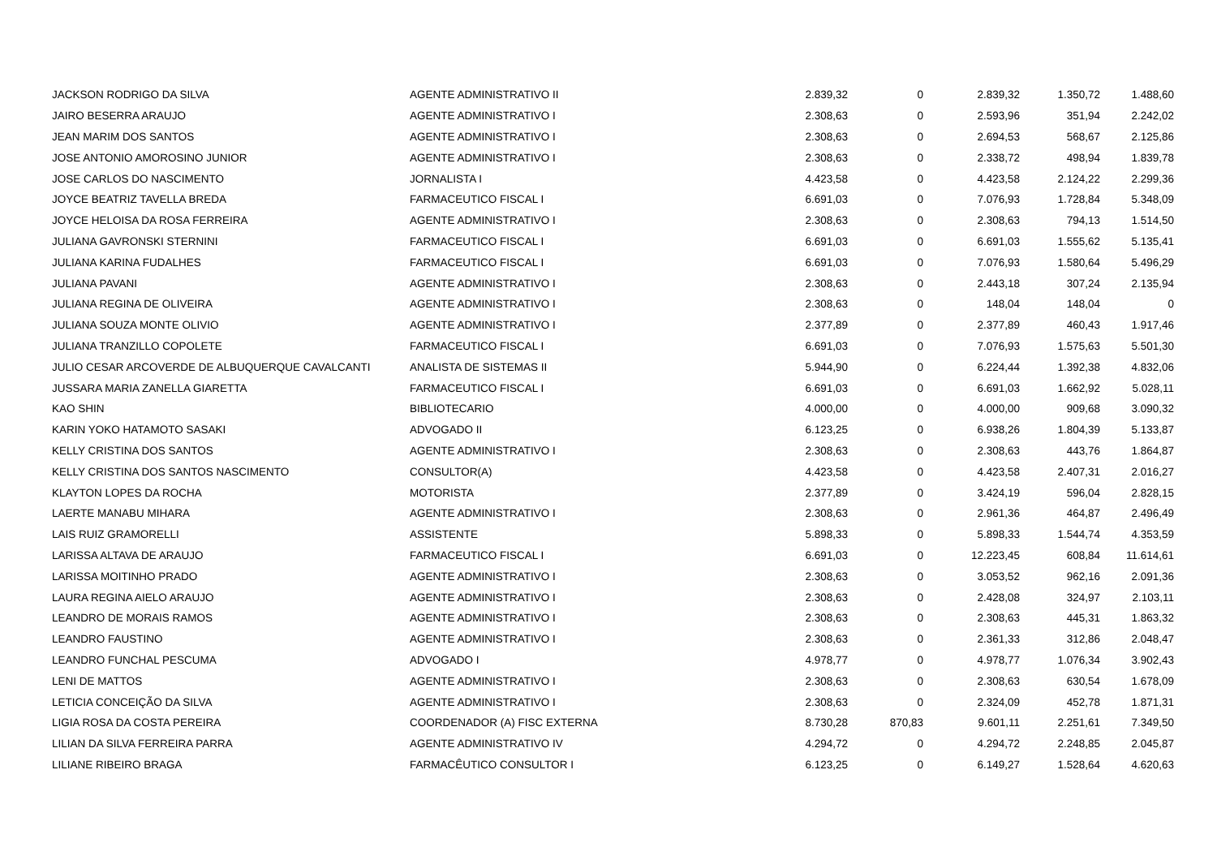| JACKSON RODRIGO DA SILVA | AGENTE ADMINISTRATIVO II | 2.839,32 | 0 | 2.839,32 | 1.350,72 | 1.488,60 |
| JAIRO BESERRA ARAUJO | AGENTE ADMINISTRATIVO I | 2.308,63 | 0 | 2.593,96 | 351,94 | 2.242,02 |
| JEAN MARIM DOS SANTOS | AGENTE ADMINISTRATIVO I | 2.308,63 | 0 | 2.694,53 | 568,67 | 2.125,86 |
| JOSE ANTONIO AMOROSINO JUNIOR | AGENTE ADMINISTRATIVO I | 2.308,63 | 0 | 2.338,72 | 498,94 | 1.839,78 |
| JOSE CARLOS DO NASCIMENTO | JORNALISTA I | 4.423,58 | 0 | 4.423,58 | 2.124,22 | 2.299,36 |
| JOYCE BEATRIZ TAVELLA BREDA | FARMACEUTICO FISCAL I | 6.691,03 | 0 | 7.076,93 | 1.728,84 | 5.348,09 |
| JOYCE HELOISA DA ROSA FERREIRA | AGENTE ADMINISTRATIVO I | 2.308,63 | 0 | 2.308,63 | 794,13 | 1.514,50 |
| JULIANA GAVRONSKI STERNINI | FARMACEUTICO FISCAL I | 6.691,03 | 0 | 6.691,03 | 1.555,62 | 5.135,41 |
| JULIANA KARINA FUDALHES | FARMACEUTICO FISCAL I | 6.691,03 | 0 | 7.076,93 | 1.580,64 | 5.496,29 |
| JULIANA PAVANI | AGENTE ADMINISTRATIVO I | 2.308,63 | 0 | 2.443,18 | 307,24 | 2.135,94 |
| JULIANA REGINA DE OLIVEIRA | AGENTE ADMINISTRATIVO I | 2.308,63 | 0 | 148,04 | 148,04 | 0 |
| JULIANA SOUZA MONTE OLIVIO | AGENTE ADMINISTRATIVO I | 2.377,89 | 0 | 2.377,89 | 460,43 | 1.917,46 |
| JULIANA TRANZILLO COPOLETE | FARMACEUTICO FISCAL I | 6.691,03 | 0 | 7.076,93 | 1.575,63 | 5.501,30 |
| JULIO CESAR ARCOVERDE DE ALBUQUERQUE CAVALCANTI | ANALISTA DE SISTEMAS II | 5.944,90 | 0 | 6.224,44 | 1.392,38 | 4.832,06 |
| JUSSARA MARIA ZANELLA GIARETTA | FARMACEUTICO FISCAL I | 6.691,03 | 0 | 6.691,03 | 1.662,92 | 5.028,11 |
| KAO SHIN | BIBLIOTECARIO | 4.000,00 | 0 | 4.000,00 | 909,68 | 3.090,32 |
| KARIN YOKO HATAMOTO SASAKI | ADVOGADO II | 6.123,25 | 0 | 6.938,26 | 1.804,39 | 5.133,87 |
| KELLY CRISTINA DOS SANTOS | AGENTE ADMINISTRATIVO I | 2.308,63 | 0 | 2.308,63 | 443,76 | 1.864,87 |
| KELLY CRISTINA DOS SANTOS NASCIMENTO | CONSULTOR(A) | 4.423,58 | 0 | 4.423,58 | 2.407,31 | 2.016,27 |
| KLAYTON LOPES DA ROCHA | MOTORISTA | 2.377,89 | 0 | 3.424,19 | 596,04 | 2.828,15 |
| LAERTE MANABU MIHARA | AGENTE ADMINISTRATIVO I | 2.308,63 | 0 | 2.961,36 | 464,87 | 2.496,49 |
| LAIS RUIZ GRAMORELLI | ASSISTENTE | 5.898,33 | 0 | 5.898,33 | 1.544,74 | 4.353,59 |
| LARISSA ALTAVA DE ARAUJO | FARMACEUTICO FISCAL I | 6.691,03 | 0 | 12.223,45 | 608,84 | 11.614,61 |
| LARISSA MOITINHO PRADO | AGENTE ADMINISTRATIVO I | 2.308,63 | 0 | 3.053,52 | 962,16 | 2.091,36 |
| LAURA REGINA AIELO ARAUJO | AGENTE ADMINISTRATIVO I | 2.308,63 | 0 | 2.428,08 | 324,97 | 2.103,11 |
| LEANDRO DE MORAIS RAMOS | AGENTE ADMINISTRATIVO I | 2.308,63 | 0 | 2.308,63 | 445,31 | 1.863,32 |
| LEANDRO FAUSTINO | AGENTE ADMINISTRATIVO I | 2.308,63 | 0 | 2.361,33 | 312,86 | 2.048,47 |
| LEANDRO FUNCHAL PESCUMA | ADVOGADO I | 4.978,77 | 0 | 4.978,77 | 1.076,34 | 3.902,43 |
| LENI DE MATTOS | AGENTE ADMINISTRATIVO I | 2.308,63 | 0 | 2.308,63 | 630,54 | 1.678,09 |
| LETICIA CONCEIÇÃO DA SILVA | AGENTE ADMINISTRATIVO I | 2.308,63 | 0 | 2.324,09 | 452,78 | 1.871,31 |
| LIGIA ROSA DA COSTA PEREIRA | COORDENADOR (A) FISC EXTERNA | 8.730,28 | 870,83 | 9.601,11 | 2.251,61 | 7.349,50 |
| LILIAN DA SILVA FERREIRA PARRA | AGENTE ADMINISTRATIVO IV | 4.294,72 | 0 | 4.294,72 | 2.248,85 | 2.045,87 |
| LILIANE RIBEIRO BRAGA | FARMACÊUTICO CONSULTOR I | 6.123,25 | 0 | 6.149,27 | 1.528,64 | 4.620,63 |